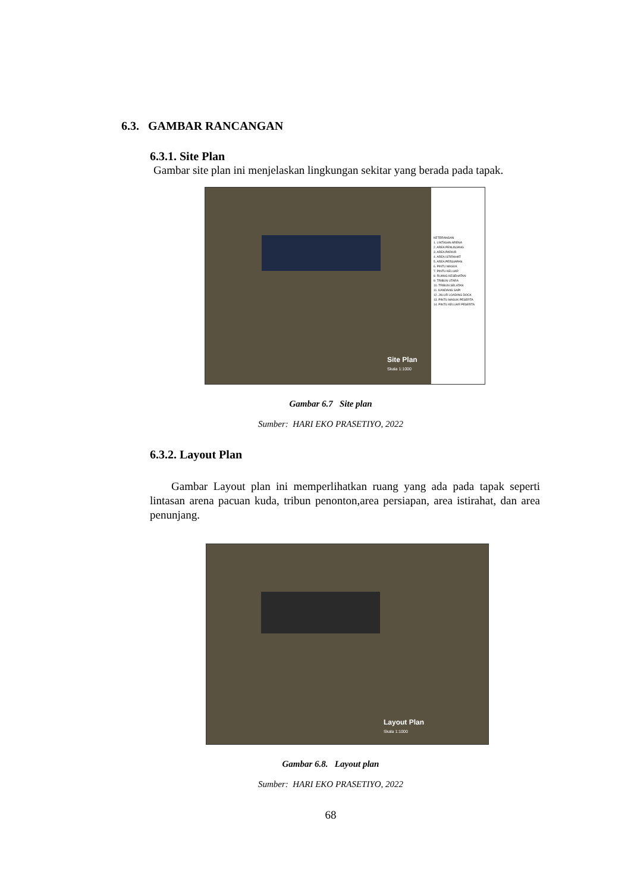6.3. GAMBAR RANCANGAN
6.3.1. Site Plan
Gambar site plan ini menjelaskan lingkungan sekitar yang berada pada tapak.
KETERANGAN
1. LINTASAN ARENA
2. AREA PENUNJANG
3. AREA PARKIR
4. AREA ISTIRAHAT
5. AREA PERSIAPAN
6. PINTU MASUK
7. PINTU KELUAR
8. RUANG KESEHATAN
9. TRIBUN UTARA
10. TRIBUN SELATAN
11. KANDANG SAPI
12. JALUR LOADING DOCK
13. PINTU MASUK PESERTA
14. PINTU KELUAR PESERTA
Site Plan
Skala 1:1000
Gambar 6.7 Site plan
Sumber: HARI EKO PRASETIYO, 2022
6.3.2. Layout Plan
Gambar Layout plan ini memperlihatkan ruang yang ada pada tapak seperti lintasan arena pacuan kuda, tribun penonton,area persiapan, area istirahat, dan area penunjang.
Layout Plan
Skala 1:1000
Gambar 6.8. Layout plan
Sumber: HARI EKO PRASETIYO, 2022
68